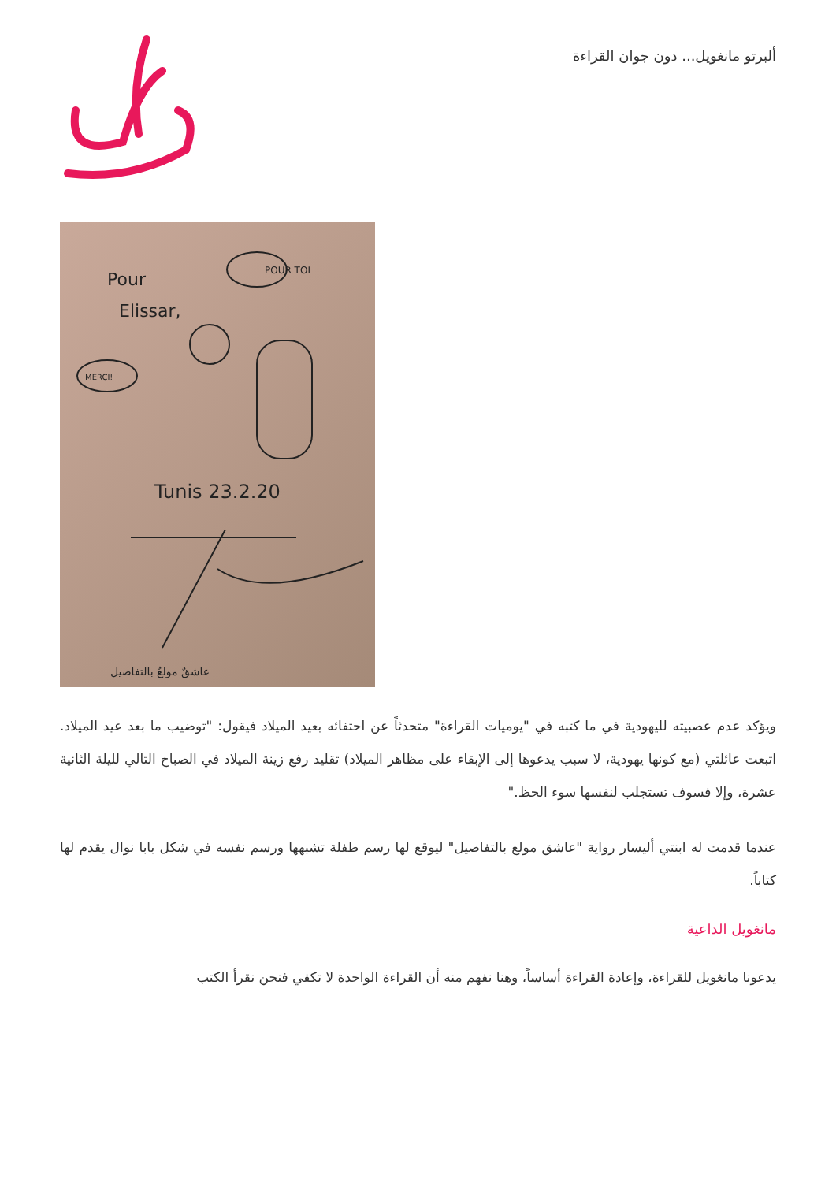ألبرتو مانغويل... دون جوان القراءة
Pour
Elissar,
Tunis 23.2.20
POUR TOI
MERCI!
عاشقٌ مولعٌ بالتفاصيل
ويؤكد عدم عصبيته لليهودية في ما كتبه في "يوميات القراءة" متحدثاً عن احتفائه بعيد الميلاد فيقول: "توضيب ما بعد عيد الميلاد. اتبعت عائلتي (مع كونها يهودية، لا سبب يدعوها إلى الإبقاء على مظاهر الميلاد) تقليد رفع زينة الميلاد في الصباح التالي لليلة الثانية عشرة، وإلا فسوف تستجلب لنفسها سوء الحظ."
عندما قدمت له ابنتي أليسار رواية "عاشق مولع بالتفاصيل" ليوقع لها رسم طفلة تشبهها ورسم نفسه في شكل بابا نوال يقدم لها كتاباً.
مانغويل الداعية
يدعونا مانغويل للقراءة، وإعادة القراءة أساساً، وهنا نفهم منه أن القراءة الواحدة لا تكفي فنحن نقرأ الكتب